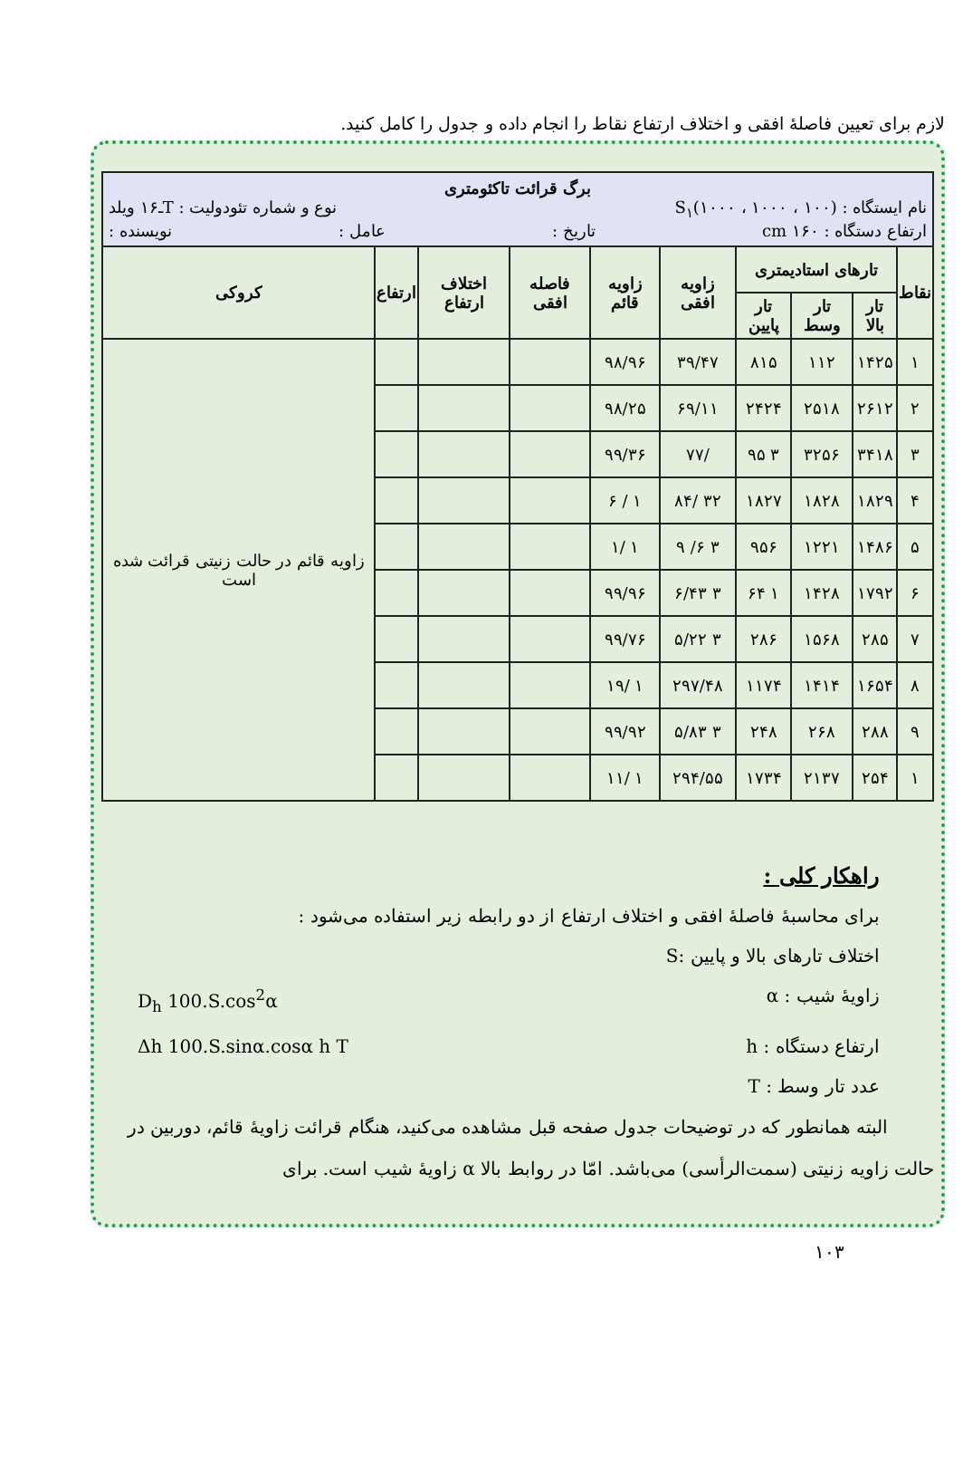لازم برای تعیین فاصلهٔ افقی و اختلاف ارتفاع نقاط را انجام داده و جدول را کامل کنید.
| برگ قرائت تاکئومتری نام ایستگاه : S<sub>۱</sub>(۱۰۰۰ ، ۱۰۰۰ ، ۱۰۰) نوع و شماره تئودولیت : T‌ـ۱۶ ویلد ارتفاع دستگاه : ۱۶۰ cm تاریخ : عامل : نویسنده : | | | | | | | | | |
| نقاط | تارهای استادیمتری | | | زاویه افقی | زاویه قائم | فاصله افقی | اختلاف ارتفاع | ارتفاع | کروکی |
| | تار بالا | تار وسط | تار پایین | | | | | | |
| ۱ | ۱۴۲۵ | ۱۱۲ | ۸۱۵ | ۳۹/۴۷ | ۹۸/۹۶ | | | | زاویه قائم در حالت زنیتی قرائت شده است |
| ۲ | ۲۶۱۲ | ۲۵۱۸ | ۲۴۲۴ | ۶۹/۱۱ | ۹۸/۲۵ | | | | |
| ۳ | ۳۴۱۸ | ۳۲۵۶ | ۳ ۹۵ | /۷۷ | ۹۹/۳۶ | | | | |
| ۴ | ۱۸۲۹ | ۱۸۲۸ | ۱۸۲۷ | ۳۲ /۸۴ | ۱ / ۶ | | | | |
| ۵ | ۱۴۸۶ | ۱۲۲۱ | ۹۵۶ | ۳ ۶/ ۹ | ۱ /۱ | | | | |
| ۶ | ۱۷۹۲ | ۱۴۲۸ | ۱ ۶۴ | ۳ ۶/۴۳ | ۹۹/۹۶ | | | | |
| ۷ | ۲۸۵ | ۱۵۶۸ | ۲۸۶ | ۳ ۵/۲۲ | ۹۹/۷۶ | | | | |
| ۸ | ۱۶۵۴ | ۱۴۱۴ | ۱۱۷۴ | ۲۹۷/۴۸ | ۱ /۱۹ | | | | |
| ۹ | ۲۸۸ | ۲۶۸ | ۲۴۸ | ۳ ۵/۸۳ | ۹۹/۹۲ | | | | |
| ۱ | ۲۵۴ | ۲۱۳۷ | ۱۷۳۴ | ۲۹۴/۵۵ | ۱ /۱۱ | | | | |
راهکار کلی :
برای محاسبهٔ فاصلهٔ افقی و اختلاف ارتفاع از دو رابطه زیر استفاده می‌شود :
اختلاف تارهای بالا و پایین :S
زاویهٔ شیب : α D<sub>h</sub> 100.S.cos<sup>2</sup>α
ارتفاع دستگاه : h Δh 100.S.sinα.cosα h T
عدد تار وسط : T
البته همانطور که در توضیحات جدول صفحه قبل مشاهده می‌کنید، هنگام قرائت زاویهٔ قائم، دوربین در حالت زاویه زنیتی (سمت‌الرأسی) می‌باشد. امّا در روابط بالا α زاویهٔ شیب است. برای
۱۰۳